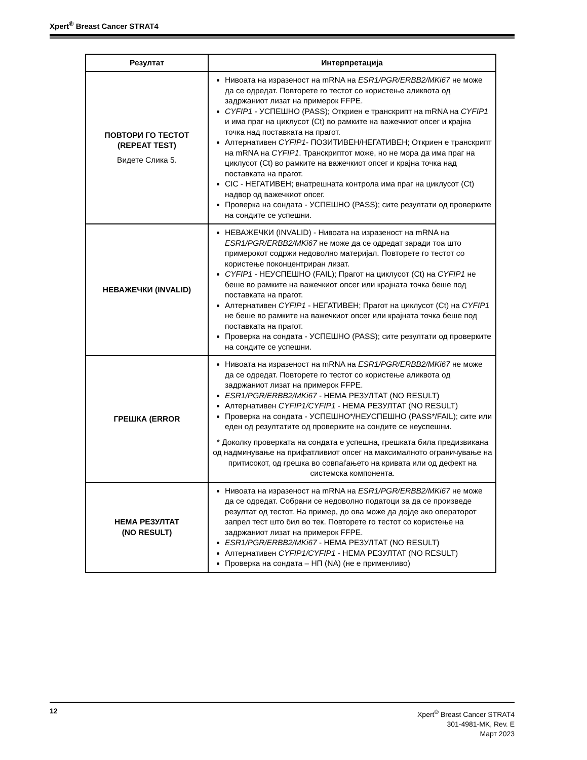Xpert<sup>®</sup> Breast Cancer STRAT4
| Резултат | Интерпретација |
| --- | --- |
| ПОВТОРИ ГО ТЕСТОТ (REPEAT TEST) Видете Слика 5. | Нивоата на изразеност на mRNA на ESR1/PGR/ERBB2/MKi67 не може да се одредат. Повторете го тестот со користење аликвота од задржаниот лизат на примерок FFPE. CYFIP1 - УСПЕШНО (PASS); Откриен е транскрипт на mRNA на CYFIP1 и има праг на циклусот (Ct) во рамките на важечкиот опсег и крајна точка над поставката на прагот. Алтернативен CYFIP1 - ПОЗИТИВЕН/НЕГАТИВЕН; Откриен е транскрипт на mRNA на CYFIP1 . Транскриптот може, но не мора да има праг на циклусот (Ct) во рамките на важечкиот опсег и крајна точка над поставката на прагот. CIC - НЕГАТИВЕН; внатрешната контрола има праг на циклусот (Ct) надвор од важечкиот опсег. Проверка на сондата - УСПЕШНО (PASS); сите резултати од проверките на сондите се успешни. |
| НЕВАЖЕЧКИ (INVALID) | НЕВАЖЕЧКИ (INVALID) - Нивоата на изразеност на mRNA на ESR1/PGR/ERBB2/MKi67 не може да се одредат заради тоа што примерокот содржи недоволно материјал. Повторете го тестот со користење поконцентриран лизат. CYFIP1 - НЕУСПЕШНО (FAIL); Прагот на циклусот (Ct) на CYFIP1 не беше во рамките на важечкиот опсег или крајната точка беше под поставката на прагот. Алтернативен CYFIP1 - НЕГАТИВЕН; Прагот на циклусот (Ct) на CYFIP1 не беше во рамките на важечкиот опсег или крајната точка беше под поставката на прагот. Проверка на сондата - УСПЕШНО (PASS); сите резултати од проверките на сондите се успешни. |
| ГРЕШКА (ERROR | Нивоата на изразеност на mRNA на ESR1/PGR/ERBB2/MKi67 не може да се одредат. Повторете го тестот со користење аликвота од задржаниот лизат на примерок FFPE. ESR1/PGR/ERBB2/MKi67 - НЕМА РЕЗУЛТАТ (NO RESULT) Алтернативен CYFIP1/CYFIP1 - НЕМА РЕЗУЛТАТ (NO RESULT) Проверка на сондата - УСПЕШНО*/НЕУСПЕШНО (PASS*/FAIL); сите или еден од резултатите од проверките на сондите се неуспешни. * Доколку проверката на сондата е успешна, грешката била предизвикана од надминување на прифатливиот опсег на максималното ограничување на притисокот, од грешка во совпаѓањето на кривата или од дефект на системска компонента. |
| НЕМА РЕЗУЛТАТ (NO RESULT) | Нивоата на изразеност на mRNA на ESR1/PGR/ERBB2/MKi67 не може да се одредат. Собрани се недоволно податоци за да се произведе резултат од тестот. На пример, до ова може да дојде ако операторот запрел тест што бил во тек. Повторете го тестот со користење на задржаниот лизат на примерок FFPE. ESR1/PGR/ERBB2/MKi67 - НЕМА РЕЗУЛТАТ (NO RESULT) Алтернативен CYFIP1/CYFIP1 - НЕМА РЕЗУЛТАТ (NO RESULT) Проверка на сондата – НП (NA) (не е применливо) |
12
Xpert<sup>®</sup> Breast Cancer STRAT4
301-4981-MK, Rev. E
Март 2023